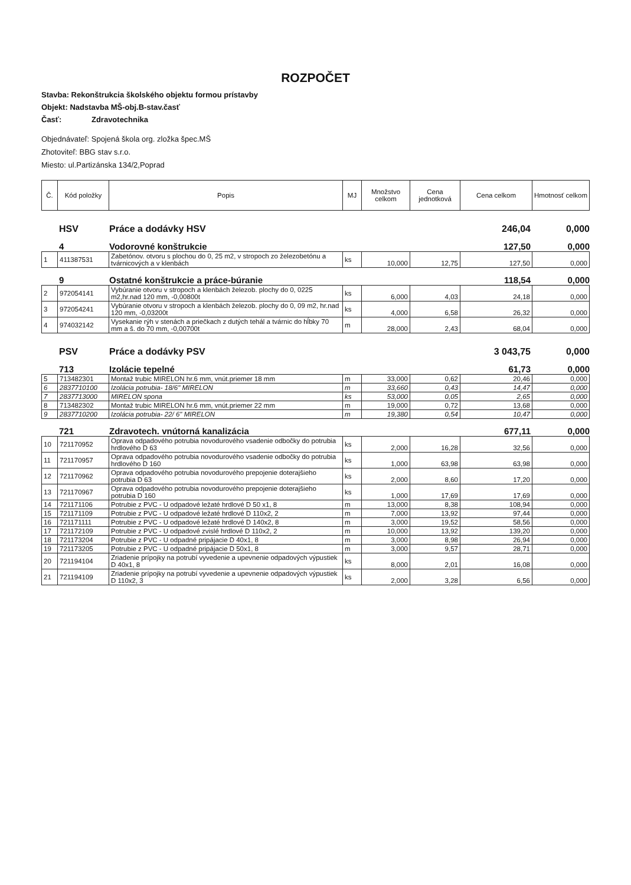ROZPOČET
Stavba: Rekonštrukcia školského objektu formou prístavby
Objekt: Nadstavba MŠ-obj.B-stav.časť
Časť: Zdravotechnika
Objednávateľ: Spojená škola org. zložka špec.MŠ
Zhotoviteľ: BBG stav s.r.o.
Miesto: ul.Partizánska 134/2,Poprad
| Č. | Kód položky | Popis | MJ | Množstvo celkom | Cena jednotková | Cena celkom | Hmotnosť celkom |
| --- | --- | --- | --- | --- | --- | --- | --- |
HSV Práce a dodávky HSV 246,04 0,000
4 Vodorovné konštrukcie 127,50 0,000
| 1 | 411387531 | Zabetónov. otvoru s plochou do 0, 25 m2, v stropoch zo železobetónu a tvárnicových a v klenbách | ks | 10,000 | 12,75 | 127,50 | 0,000 |
9 Ostatné konštrukcie a práce-búranie 118,54 0,000
| 2 | 972054141 | Vybúranie otvoru v stropoch a klenbách železob. plochy do 0, 0225 m2,hr.nad 120 mm, -0,00800t | ks | 6,000 | 4,03 | 24,18 | 0,000 |
| 3 | 972054241 | Vybúranie otvoru v stropoch a klenbách železob. plochy do 0, 09 m2, hr.nad 120 mm, -0,03200t | ks | 4,000 | 6,58 | 26,32 | 0,000 |
| 4 | 974032142 | Vysekanie rýh v stenách a priečkach z dutých tehál a tvárnic do hĺbky 70 mm a š. do 70 mm, -0,00700t | m | 28,000 | 2,43 | 68,04 | 0,000 |
PSV Práce a dodávky PSV 3 043,75 0,000
713 Izolácie tepelné 61,73 0,000
| 5 | 713482301 | Montaž trubic MIRELON hr.6 mm, vnút.priemer 18 mm | m | 33,000 | 0,62 | 20,46 | 0,000 |
| 6 | 2837710100 | Izolácia potrubia- 18/6" MIRELON | m | 33,660 | 0,43 | 14,47 | 0,000 |
| 7 | 2837713000 | MIRELON spona | ks | 53,000 | 0,05 | 2,65 | 0,000 |
| 8 | 713482302 | Montaž trubic MIRELON hr.6 mm, vnút.priemer 22 mm | m | 19,000 | 0,72 | 13,68 | 0,000 |
| 9 | 2837710200 | Izolácia potrubia- 22/ 6" MIRELON | m | 19,380 | 0,54 | 10,47 | 0,000 |
721 Zdravotech. vnútorná kanalizácia 677,11 0,000
| 10 | 721170952 | Oprava odpadového potrubia novodurového vsadenie odbočky do potrubia hrdlového D 63 | ks | 2,000 | 16,28 | 32,56 | 0,000 |
| 11 | 721170957 | Oprava odpadového potrubia novodurového vsadenie odbočky do potrubia hrdlového D 160 | ks | 1,000 | 63,98 | 63,98 | 0,000 |
| 12 | 721170962 | Oprava odpadového potrubia novodurového prepojenie doterajšieho potrubia D 63 | ks | 2,000 | 8,60 | 17,20 | 0,000 |
| 13 | 721170967 | Oprava odpadového potrubia novodurového prepojenie doterajšieho potrubia D 160 | ks | 1,000 | 17,69 | 17,69 | 0,000 |
| 14 | 721171106 | Potrubie z PVC - U odpadové ležaté hrdlové D 50 x1, 8 | m | 13,000 | 8,38 | 108,94 | 0,000 |
| 15 | 721171109 | Potrubie z PVC - U odpadové ležaté hrdlové D 110x2, 2 | m | 7,000 | 13,92 | 97,44 | 0,000 |
| 16 | 721171111 | Potrubie z PVC - U odpadové ležaté hrdlové D 140x2, 8 | m | 3,000 | 19,52 | 58,56 | 0,000 |
| 17 | 721172109 | Potrubie z PVC - U odpadové zvislé hrdlové D 110x2, 2 | m | 10,000 | 13,92 | 139,20 | 0,000 |
| 18 | 721173204 | Potrubie z PVC - U odpadné pripájacie D 40x1, 8 | m | 3,000 | 8,98 | 26,94 | 0,000 |
| 19 | 721173205 | Potrubie z PVC - U odpadné pripájacie D 50x1, 8 | m | 3,000 | 9,57 | 28,71 | 0,000 |
| 20 | 721194104 | Zriadenie prípojky na potrubí vyvedenie a upevnenie odpadových výpustiek D 40x1, 8 | ks | 8,000 | 2,01 | 16,08 | 0,000 |
| 21 | 721194109 | Zriadenie prípojky na potrubí vyvedenie a upevnenie odpadových výpustiek D 110x2, 3 | ks | 2,000 | 3,28 | 6,56 | 0,000 |